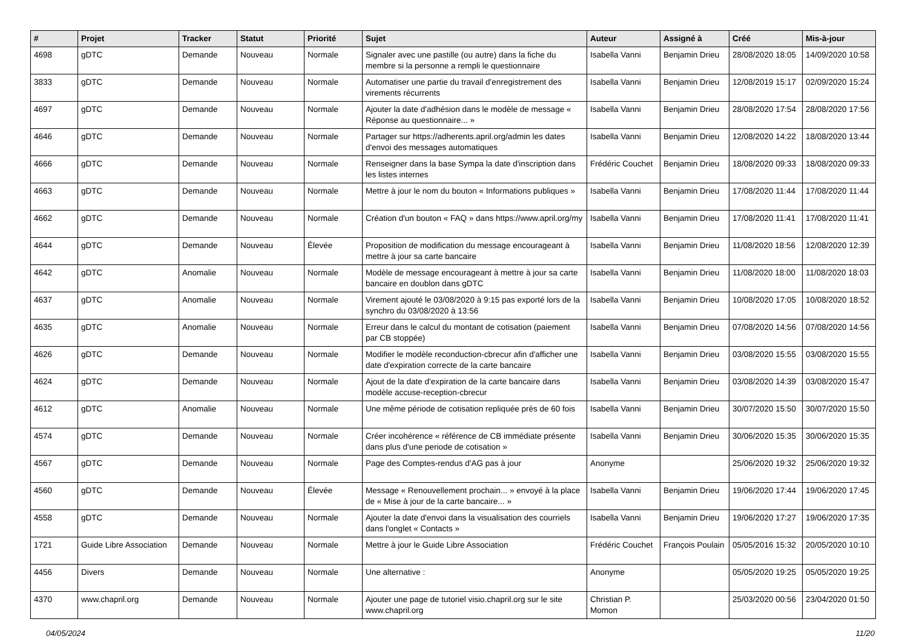| # | Projet | Tracker | Statut | Priorité | Sujet | Auteur | Assigné à | Créé | Mis-à-jour |
| --- | --- | --- | --- | --- | --- | --- | --- | --- | --- |
| 4698 | gDTC | Demande | Nouveau | Normale | Signaler avec une pastille (ou autre) dans la fiche du membre si la personne a rempli le questionnaire | Isabella Vanni | Benjamin Drieu | 28/08/2020 18:05 | 14/09/2020 10:58 |
| 3833 | gDTC | Demande | Nouveau | Normale | Automatiser une partie du travail d'enregistrement des virements récurrents | Isabella Vanni | Benjamin Drieu | 12/08/2019 15:17 | 02/09/2020 15:24 |
| 4697 | gDTC | Demande | Nouveau | Normale | Ajouter la date d'adhésion dans le modèle de message « Réponse au questionnaire... » | Isabella Vanni | Benjamin Drieu | 28/08/2020 17:54 | 28/08/2020 17:56 |
| 4646 | gDTC | Demande | Nouveau | Normale | Partager sur https://adherents.april.org/admin les dates d'envoi des messages automatiques | Isabella Vanni | Benjamin Drieu | 12/08/2020 14:22 | 18/08/2020 13:44 |
| 4666 | gDTC | Demande | Nouveau | Normale | Renseigner dans la base Sympa la date d'inscription dans les listes internes | Frédéric Couchet | Benjamin Drieu | 18/08/2020 09:33 | 18/08/2020 09:33 |
| 4663 | gDTC | Demande | Nouveau | Normale | Mettre à jour le nom du bouton « Informations publiques » | Isabella Vanni | Benjamin Drieu | 17/08/2020 11:44 | 17/08/2020 11:44 |
| 4662 | gDTC | Demande | Nouveau | Normale | Création d'un bouton « FAQ » dans https://www.april.org/my | Isabella Vanni | Benjamin Drieu | 17/08/2020 11:41 | 17/08/2020 11:41 |
| 4644 | gDTC | Demande | Nouveau | Élevée | Proposition de modification du message encourageant à mettre à jour sa carte bancaire | Isabella Vanni | Benjamin Drieu | 11/08/2020 18:56 | 12/08/2020 12:39 |
| 4642 | gDTC | Anomalie | Nouveau | Normale | Modèle de message encourageant à mettre à jour sa carte bancaire en doublon dans gDTC | Isabella Vanni | Benjamin Drieu | 11/08/2020 18:00 | 11/08/2020 18:03 |
| 4637 | gDTC | Anomalie | Nouveau | Normale | Virement ajouté le 03/08/2020 à 9:15 pas exporté lors de la synchro du 03/08/2020 à 13:56 | Isabella Vanni | Benjamin Drieu | 10/08/2020 17:05 | 10/08/2020 18:52 |
| 4635 | gDTC | Anomalie | Nouveau | Normale | Erreur dans le calcul du montant de cotisation (paiement par CB stoppée) | Isabella Vanni | Benjamin Drieu | 07/08/2020 14:56 | 07/08/2020 14:56 |
| 4626 | gDTC | Demande | Nouveau | Normale | Modifier le modèle reconduction-cbrecur afin d'afficher une date d'expiration correcte de la carte bancaire | Isabella Vanni | Benjamin Drieu | 03/08/2020 15:55 | 03/08/2020 15:55 |
| 4624 | gDTC | Demande | Nouveau | Normale | Ajout de la date d'expiration de la carte bancaire dans modèle accuse-reception-cbrecur | Isabella Vanni | Benjamin Drieu | 03/08/2020 14:39 | 03/08/2020 15:47 |
| 4612 | gDTC | Anomalie | Nouveau | Normale | Une même période de cotisation repliquée près de 60 fois | Isabella Vanni | Benjamin Drieu | 30/07/2020 15:50 | 30/07/2020 15:50 |
| 4574 | gDTC | Demande | Nouveau | Normale | Créer incohérence « référence de CB immédiate présente dans plus d'une periode de cotisation » | Isabella Vanni | Benjamin Drieu | 30/06/2020 15:35 | 30/06/2020 15:35 |
| 4567 | gDTC | Demande | Nouveau | Normale | Page des Comptes-rendus d'AG pas à jour | Anonyme | | 25/06/2020 19:32 | 25/06/2020 19:32 |
| 4560 | gDTC | Demande | Nouveau | Élevée | Message « Renouvellement prochain... » envoyé à la place de « Mise à jour de la carte bancaire... » | Isabella Vanni | Benjamin Drieu | 19/06/2020 17:44 | 19/06/2020 17:45 |
| 4558 | gDTC | Demande | Nouveau | Normale | Ajouter la date d'envoi dans la visualisation des courriels dans l'onglet « Contacts » | Isabella Vanni | Benjamin Drieu | 19/06/2020 17:27 | 19/06/2020 17:35 |
| 1721 | Guide Libre Association | Demande | Nouveau | Normale | Mettre à jour le Guide Libre Association | Frédéric Couchet | François Poulain | 05/05/2016 15:32 | 20/05/2020 10:10 |
| 4456 | Divers | Demande | Nouveau | Normale | Une alternative : | Anonyme | | 05/05/2020 19:25 | 05/05/2020 19:25 |
| 4370 | www.chapril.org | Demande | Nouveau | Normale | Ajouter une page de tutoriel visio.chapril.org sur le site www.chapril.org | Christian P. Momon | | 25/03/2020 00:56 | 23/04/2020 01:50 |
04/05/2024 11/20